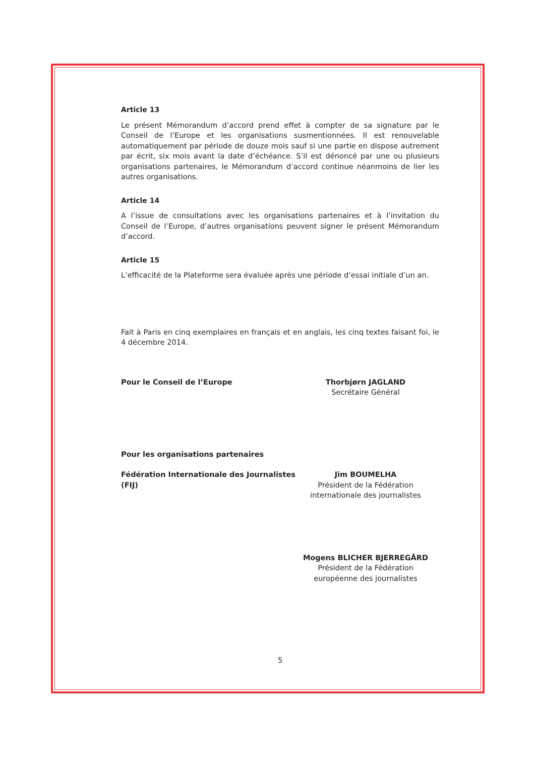Article 13
Le présent Mémorandum d’accord prend effet à compter de sa signature par le Conseil de l’Europe et les organisations susmentionnées. Il est renouvelable automatiquement par période de douze mois sauf si une partie en dispose autrement par écrit, six mois avant la date d’échéance. S’il est dénoncé par une ou plusieurs organisations partenaires, le Mémorandum d’accord continue néanmoins de lier les autres organisations.
Article 14
A l’issue de consultations avec les organisations partenaires et à l’invitation du Conseil de l’Europe, d’autres organisations peuvent signer le présent Mémorandum d’accord.
Article 15
L’efficacité de la Plateforme sera évaluée après une période d’essai initiale d’un an.
Fait à Paris en cinq exemplaires en français et en anglais, les cinq textes faisant foi, le 4 décembre 2014.
Pour le Conseil de l’Europe Thorbjørn JAGLAND
Secrétaire Général
Pour les organisations partenaires
Fédération Internationale des Journalistes (FIJ)
Jim BOUMELHA
Président de la Fédération
internationale des journalistes
Mogens BLICHER BJERREGÅRD
Président de la Fédération
européenne des journalistes
5